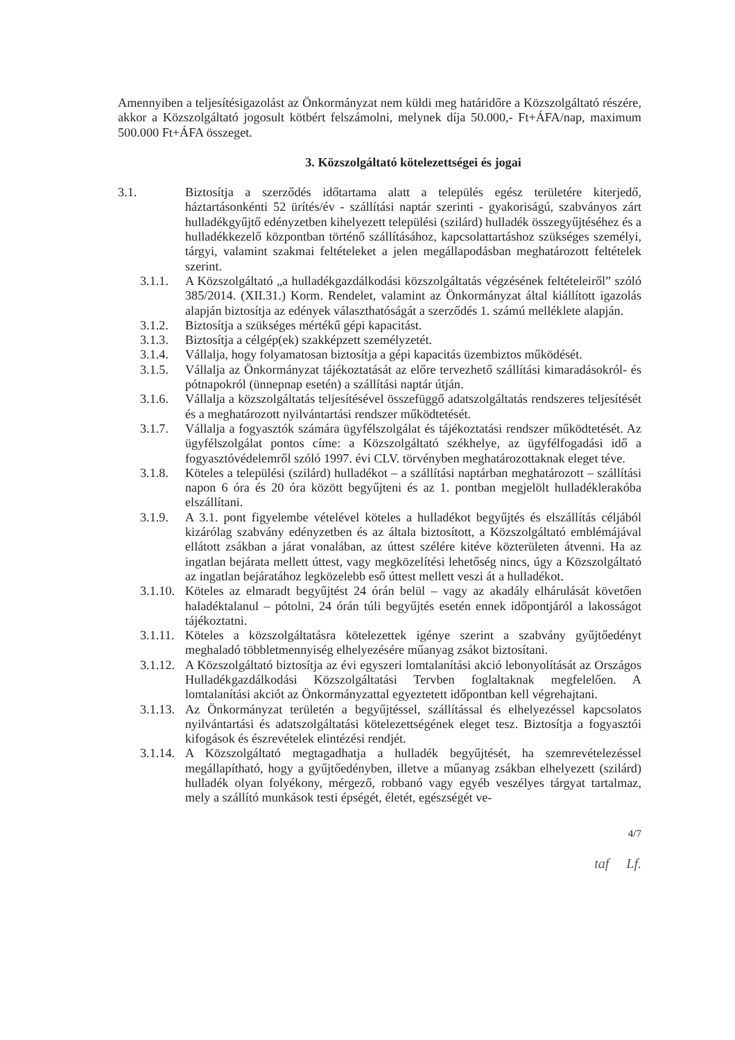Amennyiben a teljesítésigazolást az Önkormányzat nem küldi meg határidőre a Közszolgáltató részére, akkor a Közszolgáltató jogosult kötbért felszámolni, melynek díja 50.000,- Ft+ÁFA/nap, maximum 500.000 Ft+ÁFA összeget.
3. Közszolgáltató kötelezettségei és jogai
3.1. Biztosítja a szerződés időtartama alatt a település egész területére kiterjedő, háztartásonkénti 52 ürítés/év - szállítási naptár szerinti - gyakoriságú, szabványos zárt hulladékgyűjtő edényzetben kihelyezett települési (szilárd) hulladék összegyűjtéséhez és a hulladékkezelő központban történő szállításához, kapcsolattartáshoz szükséges személyi, tárgyi, valamint szakmai feltételeket a jelen megállapodásban meghatározott feltételek szerint.
3.1.1. A Közszolgáltató „a hulladékgazdálkodási közszolgáltatás végzésének feltételeiről” szóló 385/2014. (XII.31.) Korm. Rendelet, valamint az Önkormányzat által kiállított igazolás alapján biztosítja az edények választhatóságát a szerződés 1. számú melléklete alapján.
3.1.2. Biztosítja a szükséges mértékű gépi kapacitást.
3.1.3. Biztosítja a célgép(ek) szakképzett személyzetét.
3.1.4. Vállalja, hogy folyamatosan biztosítja a gépi kapacitás üzembiztos működését.
3.1.5. Vállalja az Önkormányzat tájékoztatását az előre tervezhető szállítási kimaradásokról- és pótnapokról (ünnepnap esetén) a szállítási naptár útján.
3.1.6. Vállalja a közszolgáltatás teljesítésével összefüggő adatszolgáltatás rendszeres teljesítését és a meghatározott nyilvántartási rendszer működtetését.
3.1.7. Vállalja a fogyasztók számára ügyfélszolgálat és tájékoztatási rendszer működtetését. Az ügyfélszolgálat pontos címe: a Közszolgáltató székhelye, az ügyfélfogadási idő a fogyasztóvédelemről szóló 1997. évi CLV. törvényben meghatározottaknak eleget téve.
3.1.8. Köteles a települési (szilárd) hulladékot – a szállítási naptárban meghatározott – szállítási napon 6 óra és 20 óra között begyűjteni és az 1. pontban megjelölt hulladéklerakóba elszállítani.
3.1.9. A 3.1. pont figyelembe vételével köteles a hulladékot begyűjtés és elszállítás céljából kizárólag szabvány edényzetben és az általa biztosított, a Közszolgáltató emblémájával ellátott zsákban a járat vonalában, az úttest szélére kitéve közterületen átvenni. Ha az ingatlan bejárata mellett úttest, vagy megközelítési lehetőség nincs, úgy a Közszolgáltató az ingatlan bejáratához legközelebb eső úttest mellett veszi át a hulladékot.
3.1.10. Köteles az elmaradt begyűjtést 24 órán belül – vagy az akadály elhárulását követően haladéktalanul – pótolni, 24 órán túli begyűjtés esetén ennek időpontjáról a lakosságot tájékoztatni.
3.1.11. Köteles a közszolgáltatásra kötelezettek igénye szerint a szabvány gyűjtőedényt meghaladó többletmennyiség elhelyezésére műanyag zsákot biztosítani.
3.1.12. A Közszolgáltató biztosítja az évi egyszeri lomtalanítási akció lebonyolítását az Országos Hulladékgazdálkodási Közszolgáltatási Tervben foglaltaknak megfelelően. A lomtalanítási akciót az Önkormányzattal egyeztetett időpontban kell végrehajtani.
3.1.13. Az Önkormányzat területén a begyűjtéssel, szállítással és elhelyezéssel kapcsolatos nyilvántartási és adatszolgáltatási kötelezettségének eleget tesz. Biztosítja a fogyasztói kifogások és észrevételek elintézési rendjét.
3.1.14. A Közszolgáltató megtagadhatja a hulladék begyűjtését, ha szemrevételezéssel megállapítható, hogy a gyűjtőedényben, illetve a műanyag zsákban elhelyezett (szilárd) hulladék olyan folyékony, mérgező, robbanó vagy egyéb veszélyes tárgyat tartalmaz, mely a szállító munkások testi épségét, életét, egészségét ve-
4/7
taf Lf.